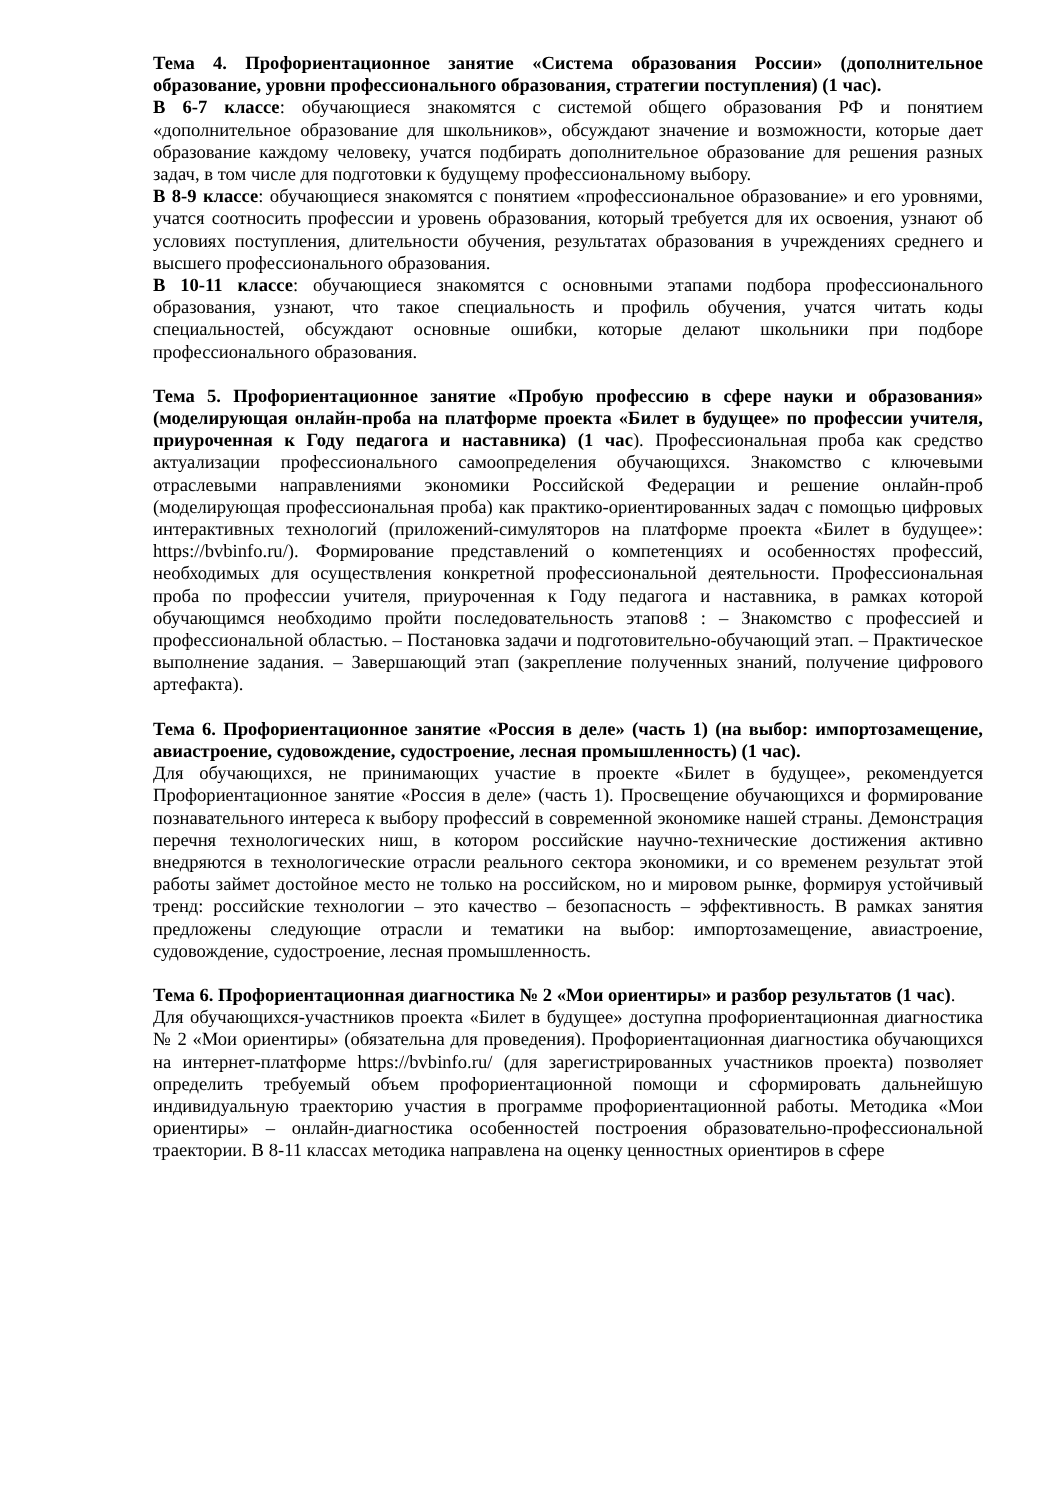Тема 4. Профориентационное занятие «Система образования России» (дополнительное образование, уровни профессионального образования, стратегии поступления) (1 час).
В 6-7 классе: обучающиеся знакомятся с системой общего образования РФ и понятием «дополнительное образование для школьников», обсуждают значение и возможности, которые дает образование каждому человеку, учатся подбирать дополнительное образование для решения разных задач, в том числе для подготовки к будущему профессиональному выбору.
В 8-9 классе: обучающиеся знакомятся с понятием «профессиональное образование» и его уровнями, учатся соотносить профессии и уровень образования, который требуется для их освоения, узнают об условиях поступления, длительности обучения, результатах образования в учреждениях среднего и высшего профессионального образования.
В 10-11 классе: обучающиеся знакомятся с основными этапами подбора профессионального образования, узнают, что такое специальность и профиль обучения, учатся читать коды специальностей, обсуждают основные ошибки, которые делают школьники при подборе профессионального образования.
Тема 5. Профориентационное занятие «Пробую профессию в сфере науки и образования» (моделирующая онлайн-проба на платформе проекта «Билет в будущее» по профессии учителя, приуроченная к Году педагога и наставника) (1 час). Профессиональная проба как средство актуализации профессионального самоопределения обучающихся. Знакомство с ключевыми отраслевыми направлениями экономики Российской Федерации и решение онлайн-проб (моделирующая профессиональная проба) как практико-ориентированных задач с помощью цифровых интерактивных технологий (приложений-симуляторов на платформе проекта «Билет в будущее»: https://bvbinfo.ru/). Формирование представлений о компетенциях и особенностях профессий, необходимых для осуществления конкретной профессиональной деятельности. Профессиональная проба по профессии учителя, приуроченная к Году педагога и наставника, в рамках которой обучающимся необходимо пройти последовательность этапов8 : – Знакомство с профессией и профессиональной областью. – Постановка задачи и подготовительно-обучающий этап. – Практическое выполнение задания. – Завершающий этап (закрепление полученных знаний, получение цифрового артефакта).
Тема 6. Профориентационное занятие «Россия в деле» (часть 1) (на выбор: импортозамещение, авиастроение, судовождение, судостроение, лесная промышленность) (1 час).
Для обучающихся, не принимающих участие в проекте «Билет в будущее», рекомендуется Профориентационное занятие «Россия в деле» (часть 1). Просвещение обучающихся и формирование познавательного интереса к выбору профессий в современной экономике нашей страны. Демонстрация перечня технологических ниш, в котором российские научно-технические достижения активно внедряются в технологические отрасли реального сектора экономики, и со временем результат этой работы займет достойное место не только на российском, но и мировом рынке, формируя устойчивый тренд: российские технологии – это качество – безопасность – эффективность. В рамках занятия предложены следующие отрасли и тематики на выбор: импортозамещение, авиастроение, судовождение, судостроение, лесная промышленность.
Тема 6. Профориентационная диагностика № 2 «Мои ориентиры» и разбор результатов (1 час).
Для обучающихся-участников проекта «Билет в будущее» доступна профориентационная диагностика № 2 «Мои ориентиры» (обязательна для проведения). Профориентационная диагностика обучающихся на интернет-платформе https://bvbinfo.ru/ (для зарегистрированных участников проекта) позволяет определить требуемый объем профориентационной помощи и сформировать дальнейшую индивидуальную траекторию участия в программе профориентационной работы. Методика «Мои ориентиры» – онлайн-диагностика особенностей построения образовательно-профессиональной траектории. В 8-11 классах методика направлена на оценку ценностных ориентиров в сфере